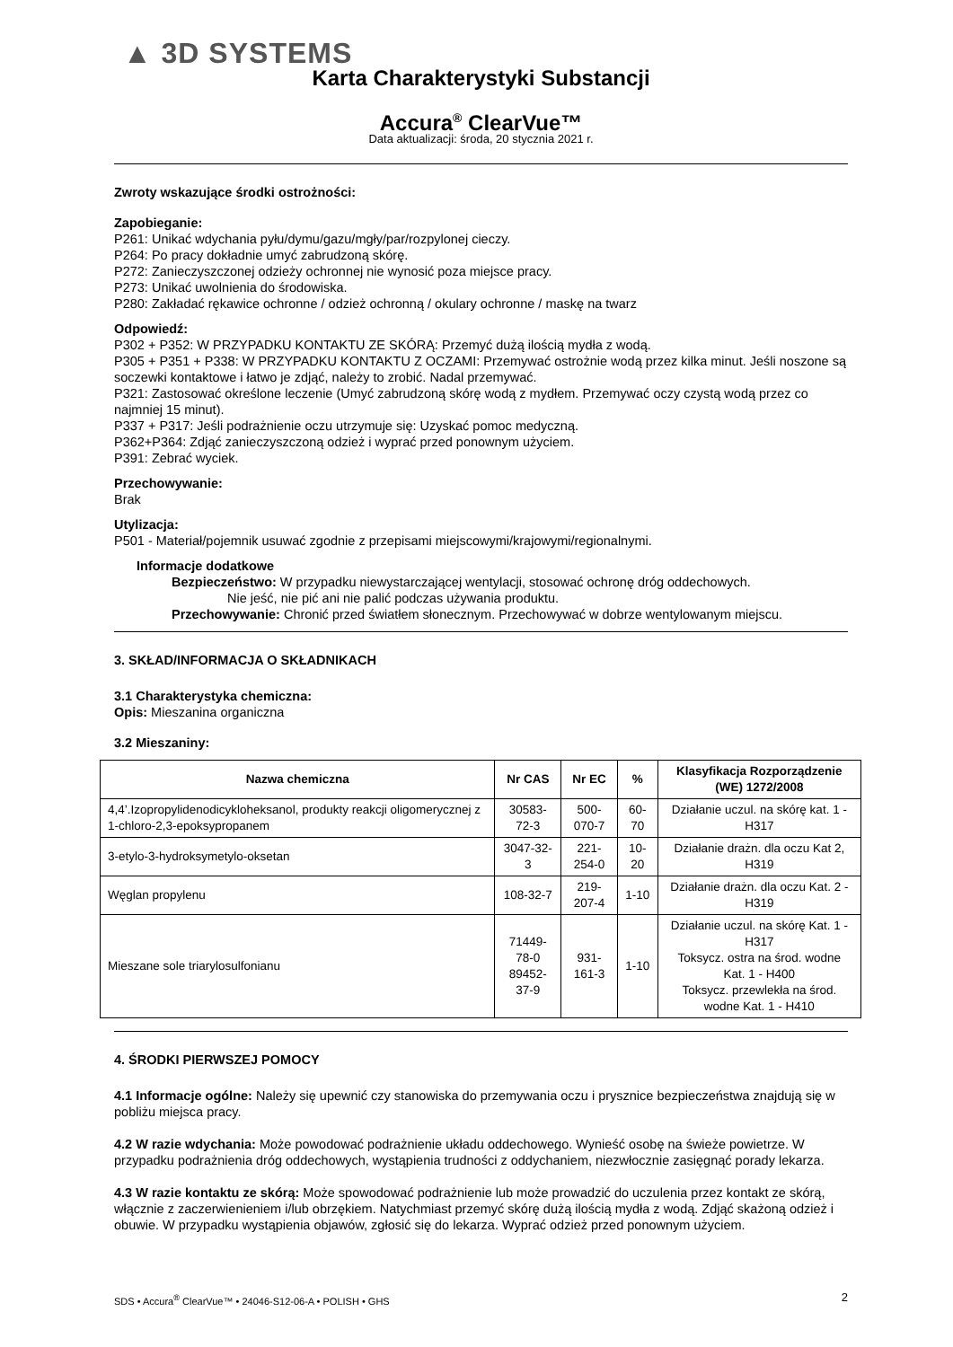▲ 3D SYSTEMS
Karta Charakterystyki Substancji
Accura<sup>®</sup> ClearVue™
Data aktualizacji: środa, 20 stycznia 2021 r.
Zwroty wskazujące środki ostrożności:
Zapobieganie:
P261: Unikać wdychania pyłu/dymu/gazu/mgły/par/rozpylonej cieczy.
P264: Po pracy dokładnie umyć zabrudzoną skórę.
P272: Zanieczyszczonej odzieży ochronnej nie wynosić poza miejsce pracy.
P273: Unikać uwolnienia do środowiska.
P280: Zakładać rękawice ochronne / odzież ochronną / okulary ochronne / maskę na twarz
Odpowiedź:
P302 + P352: W PRZYPADKU KONTAKTU ZE SKÓRĄ: Przemyć dużą ilością mydła z wodą.
P305 + P351 + P338: W PRZYPADKU KONTAKTU Z OCZAMI: Przemywać ostrożnie wodą przez kilka minut. Jeśli noszone są soczewki kontaktowe i łatwo je zdjąć, należy to zrobić. Nadal przemywać.
P321: Zastosować określone leczenie (Umyć zabrudzoną skórę wodą z mydłem. Przemywać oczy czystą wodą przez co najmniej 15 minut).
P337 + P317: Jeśli podrażnienie oczu utrzymuje się: Uzyskać pomoc medyczną.
P362+P364: Zdjąć zanieczyszczoną odzież i wyprać przed ponownym użyciem.
P391: Zebrać wyciek.
Przechowywanie:
Brak
Utylizacja:
P501 - Materiał/pojemnik usuwać zgodnie z przepisami miejscowymi/krajowymi/regionalnymi.
Informacje dodatkowe
Bezpieczeństwo: W przypadku niewystarczającej wentylacji, stosować ochronę dróg oddechowych.
Nie jeść, nie pić ani nie palić podczas używania produktu.
Przechowywanie: Chronić przed światłem słonecznym. Przechowywać w dobrze wentylowanym miejscu.
3. SKŁAD/INFORMACJA O SKŁADNIKACH
3.1 Charakterystyka chemiczna:
Opis: Mieszanina organiczna
3.2 Mieszaniny:
| Nazwa chemiczna | Nr CAS | Nr EC | % | Klasyfikacja Rozporządzenie (WE) 1272/2008 |
| --- | --- | --- | --- | --- |
| 4,4’.Izopropylidenodicykloheksanol, produkty reakcji oligomerycznej z 1-chloro-2,3-epoksypropanem | 30583-72-3 | 500-070-7 | 60-70 | Działanie uczul. na skórę kat. 1 - H317 |
| 3-etylo-3-hydroksymetylo-oksetan | 3047-32-3 | 221-254-0 | 10-20 | Działanie drażn. dla oczu Kat 2, H319 |
| Węglan propylenu | 108-32-7 | 219-207-4 | 1-10 | Działanie drażn. dla oczu Kat. 2 - H319 |
| Mieszane sole triarylosulfonianu | 71449-78-0 89452-37-9 | 931-161-3 | 1-10 | Działanie uczul. na skórę Kat. 1 - H317 Toksycz. ostra na środ. wodne Kat. 1 - H400 Toksycz. przewlekła na środ. wodne Kat. 1 - H410 |
4. ŚRODKI PIERWSZEJ POMOCY
4.1 Informacje ogólne: Należy się upewnić czy stanowiska do przemywania oczu i prysznice bezpieczeństwa znajdują się w pobliżu miejsca pracy.
4.2 W razie wdychania: Może powodować podrażnienie układu oddechowego. Wynieść osobę na świeże powietrze. W przypadku podrażnienia dróg oddechowych, wystąpienia trudności z oddychaniem, niezwłocznie zasięgnąć porady lekarza.
4.3 W razie kontaktu ze skórą: Może spowodować podrażnienie lub może prowadzić do uczulenia przez kontakt ze skórą, włącznie z zaczerwienieniem i/lub obrzękiem. Natychmiast przemyć skórę dużą ilością mydła z wodą. Zdjąć skażoną odzież i obuwie. W przypadku wystąpienia objawów, zgłosić się do lekarza. Wyprać odzież przed ponownym użyciem.
SDS • Accura<sup>®</sup> ClearVue™ • 24046-S12-06-A • POLISH • GHS 2